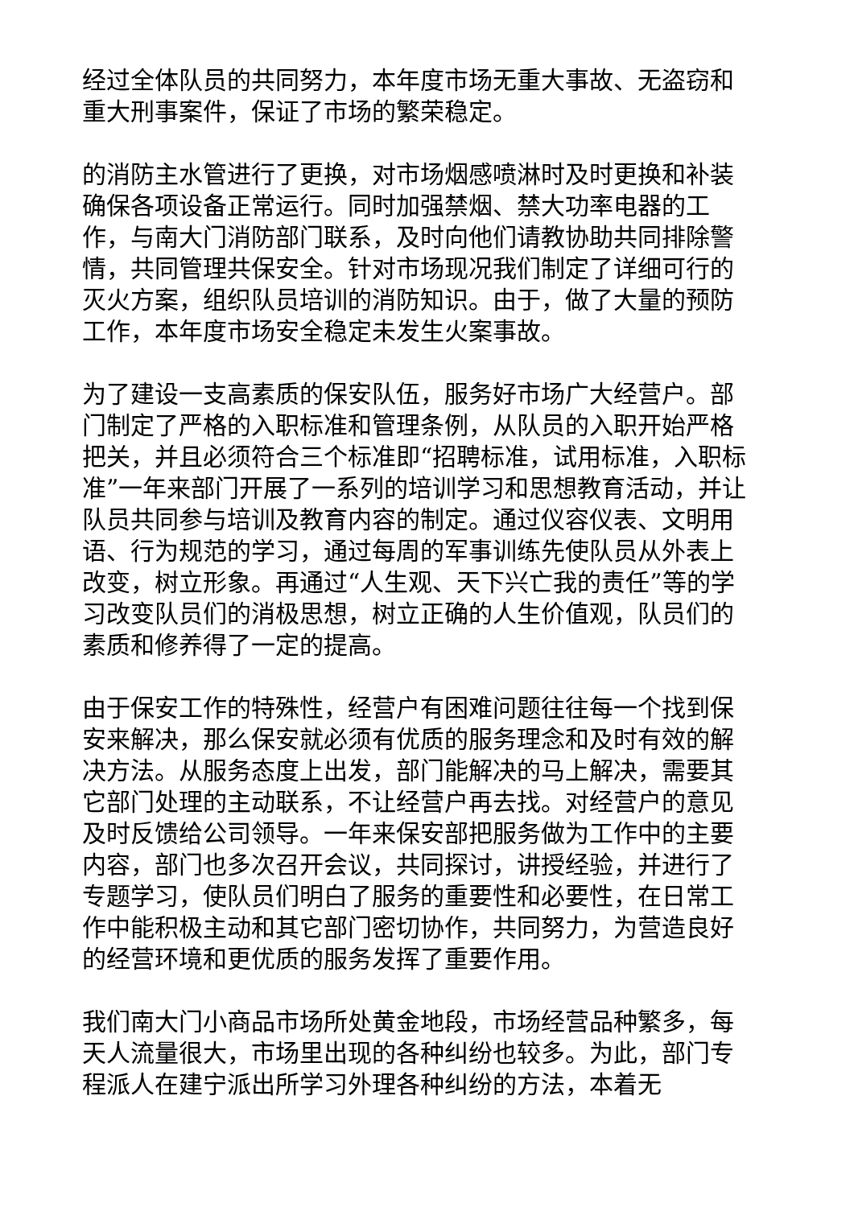经过全体队员的共同努力，本年度市场无重大事故、无盗窃和重大刑事案件，保证了市场的繁荣稳定。
的消防主水管进行了更换，对市场烟感喷淋时及时更换和补装确保各项设备正常运行。同时加强禁烟、禁大功率电器的工作，与南大门消防部门联系，及时向他们请教协助共同排除警情，共同管理共保安全。针对市场现况我们制定了详细可行的灭火方案，组织队员培训的消防知识。由于，做了大量的预防工作，本年度市场安全稳定未发生火案事故。
为了建设一支高素质的保安队伍，服务好市场广大经营户。部门制定了严格的入职标准和管理条例，从队员的入职开始严格把关，并且必须符合三个标准即“招聘标准，试用标准，入职标准”一年来部门开展了一系列的培训学习和思想教育活动，并让队员共同参与培训及教育内容的制定。通过仪容仪表、文明用语、行为规范的学习，通过每周的军事训练先使队员从外表上改变，树立形象。再通过“人生观、天下兴亡我的责任”等的学习改变队员们的消极思想，树立正确的人生价值观，队员们的素质和修养得了一定的提高。
由于保安工作的特殊性，经营户有困难问题往往每一个找到保安来解决，那么保安就必须有优质的服务理念和及时有效的解决方法。从服务态度上出发，部门能解决的马上解决，需要其它部门处理的主动联系，不让经营户再去找。对经营户的意见及时反馈给公司领导。一年来保安部把服务做为工作中的主要内容，部门也多次召开会议，共同探讨，讲授经验，并进行了专题学习，使队员们明白了服务的重要性和必要性，在日常工作中能积极主动和其它部门密切协作，共同努力，为营造良好的经营环境和更优质的服务发挥了重要作用。
我们南大门小商品市场所处黄金地段，市场经营品种繁多，每天人流量很大，市场里出现的各种纠纷也较多。为此，部门专程派人在建宁派出所学习外理各种纠纷的方法，本着无